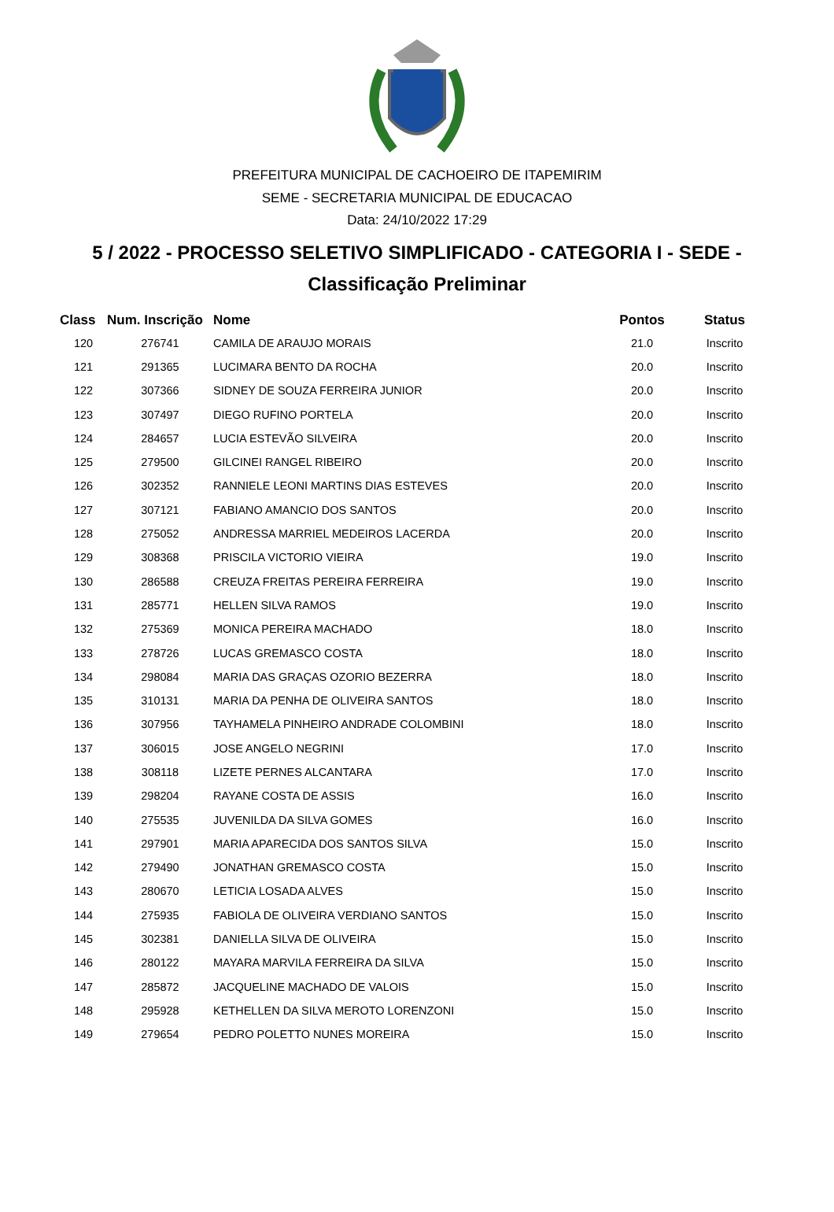PREFEITURA MUNICIPAL DE CACHOEIRO DE ITAPEMIRIM
SEME - SECRETARIA MUNICIPAL DE EDUCACAO
Data: 24/10/2022 17:29
5 / 2022 - PROCESSO SELETIVO SIMPLIFICADO - CATEGORIA I - SEDE -
Classificação Preliminar
| Class | Num. Inscrição | Nome | Pontos | Status |
| --- | --- | --- | --- | --- |
| 120 | 276741 | CAMILA DE ARAUJO MORAIS | 21.0 | Inscrito |
| 121 | 291365 | LUCIMARA BENTO DA ROCHA | 20.0 | Inscrito |
| 122 | 307366 | SIDNEY DE SOUZA FERREIRA JUNIOR | 20.0 | Inscrito |
| 123 | 307497 | DIEGO RUFINO PORTELA | 20.0 | Inscrito |
| 124 | 284657 | LUCIA ESTEVÃO SILVEIRA | 20.0 | Inscrito |
| 125 | 279500 | GILCINEI RANGEL RIBEIRO | 20.0 | Inscrito |
| 126 | 302352 | RANNIELE LEONI MARTINS DIAS ESTEVES | 20.0 | Inscrito |
| 127 | 307121 | FABIANO AMANCIO DOS SANTOS | 20.0 | Inscrito |
| 128 | 275052 | ANDRESSA MARRIEL MEDEIROS LACERDA | 20.0 | Inscrito |
| 129 | 308368 | PRISCILA VICTORIO VIEIRA | 19.0 | Inscrito |
| 130 | 286588 | CREUZA FREITAS PEREIRA FERREIRA | 19.0 | Inscrito |
| 131 | 285771 | HELLEN SILVA RAMOS | 19.0 | Inscrito |
| 132 | 275369 | MONICA PEREIRA MACHADO | 18.0 | Inscrito |
| 133 | 278726 | LUCAS GREMASCO COSTA | 18.0 | Inscrito |
| 134 | 298084 | MARIA DAS GRAÇAS OZORIO BEZERRA | 18.0 | Inscrito |
| 135 | 310131 | MARIA DA PENHA DE OLIVEIRA SANTOS | 18.0 | Inscrito |
| 136 | 307956 | TAYHAMELA PINHEIRO ANDRADE COLOMBINI | 18.0 | Inscrito |
| 137 | 306015 | JOSE ANGELO NEGRINI | 17.0 | Inscrito |
| 138 | 308118 | LIZETE PERNES ALCANTARA | 17.0 | Inscrito |
| 139 | 298204 | RAYANE COSTA DE ASSIS | 16.0 | Inscrito |
| 140 | 275535 | JUVENILDA DA SILVA GOMES | 16.0 | Inscrito |
| 141 | 297901 | MARIA APARECIDA DOS SANTOS SILVA | 15.0 | Inscrito |
| 142 | 279490 | JONATHAN GREMASCO COSTA | 15.0 | Inscrito |
| 143 | 280670 | LETICIA LOSADA ALVES | 15.0 | Inscrito |
| 144 | 275935 | FABIOLA DE OLIVEIRA VERDIANO SANTOS | 15.0 | Inscrito |
| 145 | 302381 | DANIELLA SILVA DE OLIVEIRA | 15.0 | Inscrito |
| 146 | 280122 | MAYARA MARVILA FERREIRA DA SILVA | 15.0 | Inscrito |
| 147 | 285872 | JACQUELINE MACHADO DE VALOIS | 15.0 | Inscrito |
| 148 | 295928 | KETHELLEN DA SILVA MEROTO LORENZONI | 15.0 | Inscrito |
| 149 | 279654 | PEDRO POLETTO NUNES MOREIRA | 15.0 | Inscrito |